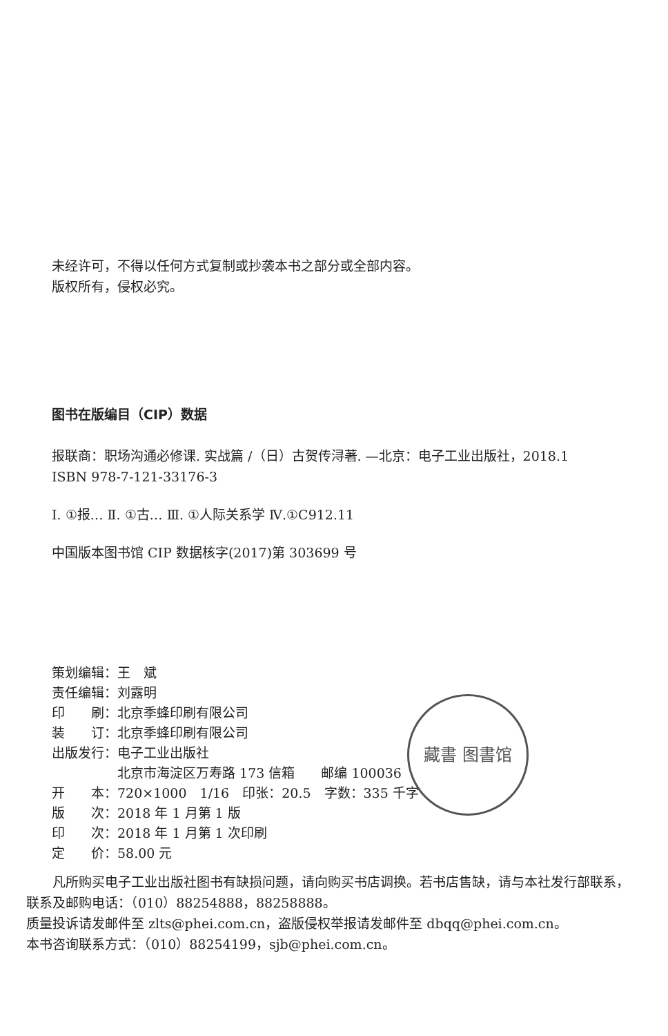未经许可，不得以任何方式复制或抄袭本书之部分或全部内容。
版权所有，侵权必究。
图书在版编目（CIP）数据
报联商：职场沟通必修课. 实战篇 /（日）古贺传浔著. —北京：电子工业出版社，2018.1
ISBN 978-7-121-33176-3
Ⅰ. ①报… Ⅱ. ①古… Ⅲ. ①人际关系学 Ⅳ.①C912.11
中国版本图书馆 CIP 数据核字(2017)第 303699 号
藏書 图書馆
| 策划编辑： | 王 斌 |
| 责任编辑： | 刘露明 |
| 印 刷： | 北京季蜂印刷有限公司 |
| 装 订： | 北京季蜂印刷有限公司 |
| 出版发行： | 电子工业出版社 |
| | 北京市海淀区万寿路 173 信箱 邮编 100036 |
| 开 本： | 720×1000 1/16 印张：20.5 字数：335 千字 |
| 版 次： | 2018 年 1 月第 1 版 |
| 印 次： | 2018 年 1 月第 1 次印刷 |
| 定 价： | 58.00 元 |
凡所购买电子工业出版社图书有缺损问题，请向购买书店调换。若书店售缺，请与本社发行部联系，联系及邮购电话：（010）88254888，88258888。
质量投诉请发邮件至 zlts@phei.com.cn，盗版侵权举报请发邮件至 dbqq@phei.com.cn。
本书咨询联系方式：（010）88254199，sjb@phei.com.cn。